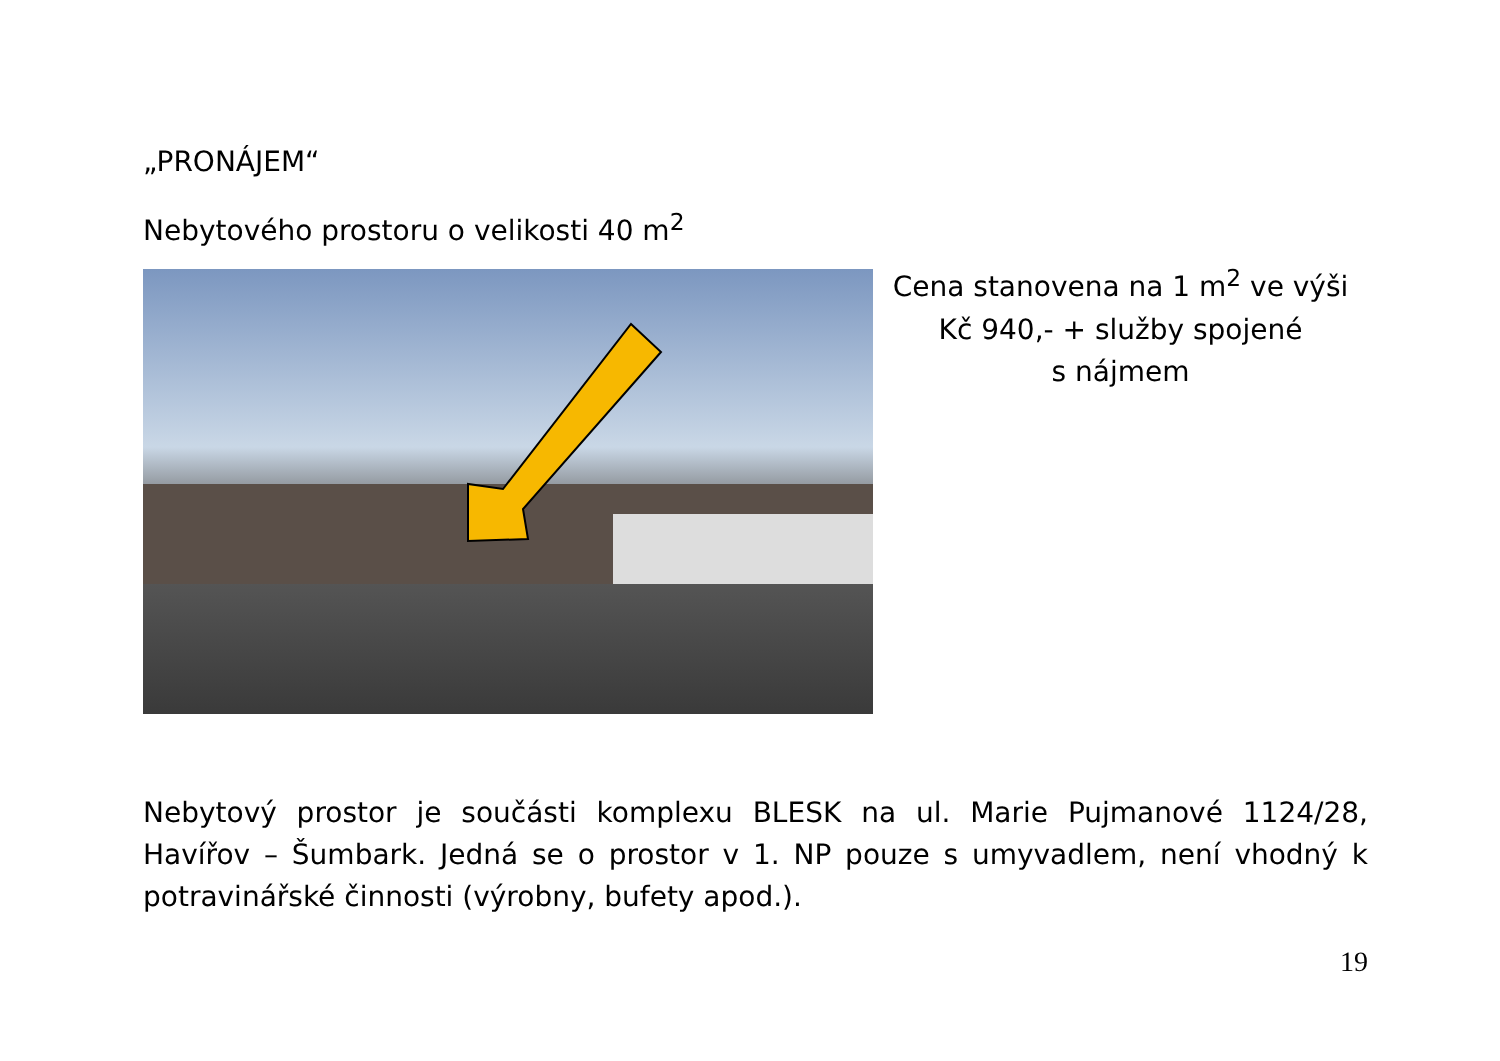„PRONÁJEM“
Nebytového prostoru o velikosti 40 m<sup>2</sup>
Cena stanovena na 1 m<sup>2</sup> ve výši
Kč 940,- + služby spojené
s nájmem
Nebytový prostor je součásti komplexu BLESK na ul. Marie Pujmanové 1124/28, Havířov – Šumbark. Jedná se o prostor v 1. NP pouze s umyvadlem, není vhodný k potravinářské činnosti (výrobny, bufety apod.).
19